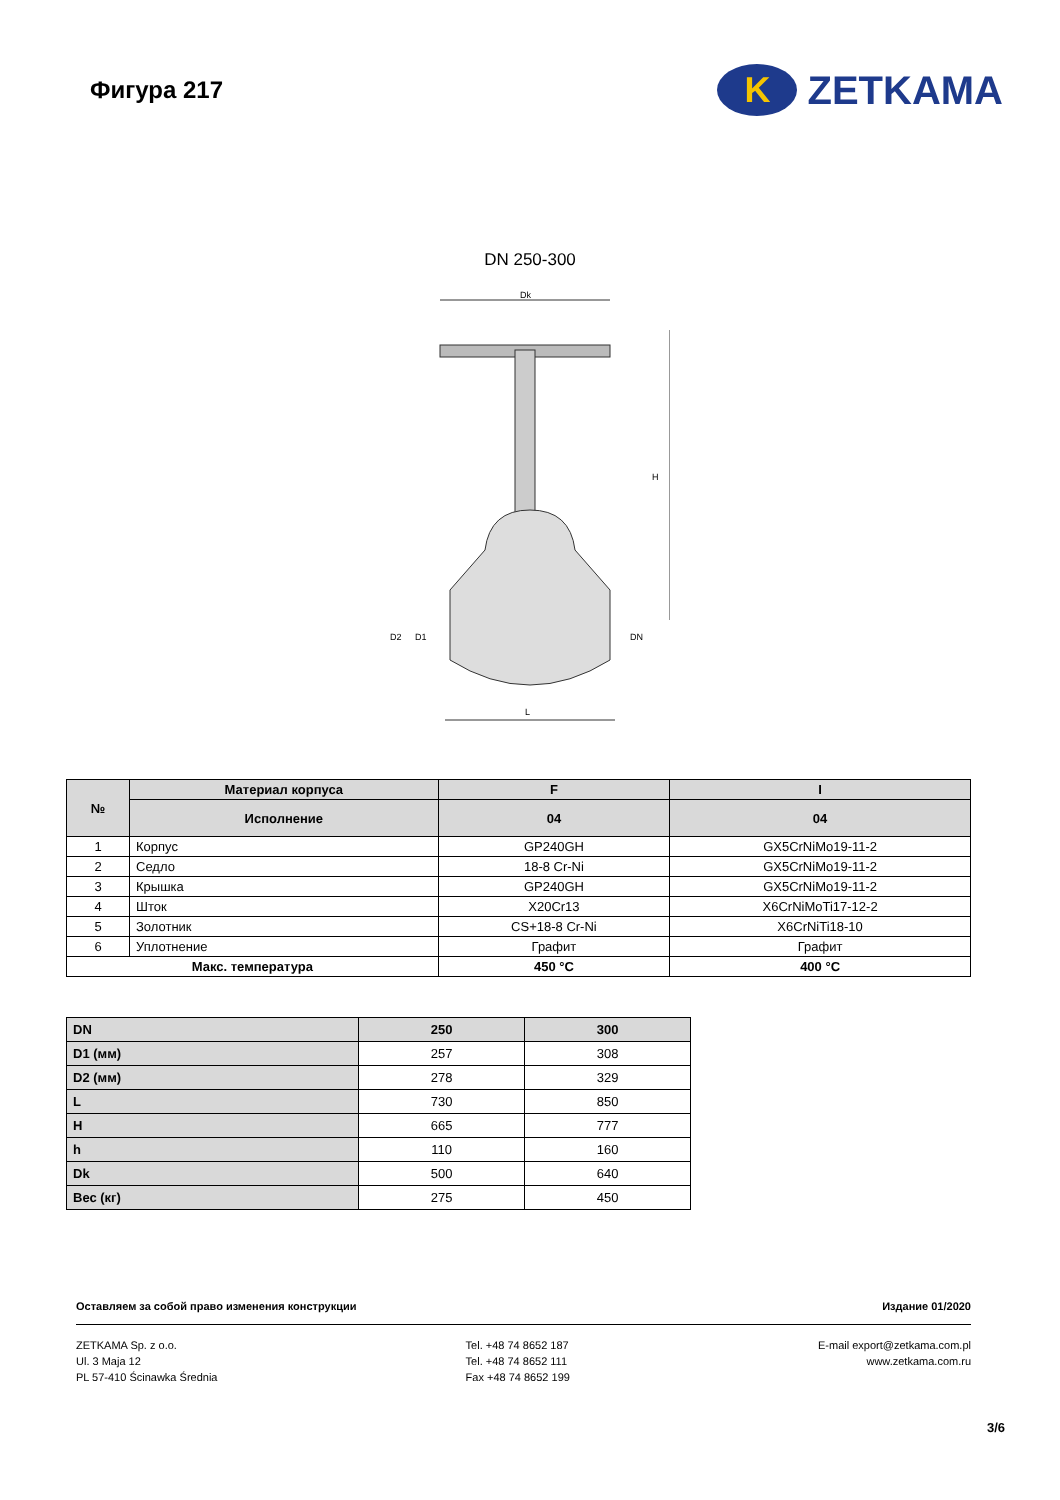Фигура 217
K
ZETKAMA
DN 250-300
Dk
H
L
D2
D1
DN
| № | Материал корпуса | F | I |
| --- | --- | --- | --- |
| | Исполнение | 04 | 04 |
| 1 | Корпус | GP240GH | GX5CrNiMo19-11-2 |
| 2 | Седло | 18-8 Cr-Ni | GX5CrNiMo19-11-2 |
| 3 | Крышка | GP240GH | GX5CrNiMo19-11-2 |
| 4 | Шток | X20Cr13 | X6CrNiMoTi17-12-2 |
| 5 | Золотник | CS+18-8 Cr-Ni | X6CrNiTi18-10 |
| 6 | Уплотнение | Графит | Графит |
| Макс. температура | | 450 °C | 400 °C |
| DN | 250 | 300 |
| --- | --- | --- |
| D1 (мм) | 257 | 308 |
| D2 (мм) | 278 | 329 |
| L | 730 | 850 |
| H | 665 | 777 |
| h | 110 | 160 |
| Dk | 500 | 640 |
| Вес (кг) | 275 | 450 |
Оставляем за собой право изменения конструкции Издание 01/2020
ZETKAMA Sp. z o.o.
Ul. 3 Maja 12
PL 57-410 Ścinawka Średnia
Tel. +48 74 8652 187
Tel. +48 74 8652 111
Fax +48 74 8652 199
E-mail export@zetkama.com.pl
www.zetkama.com.ru
3/6